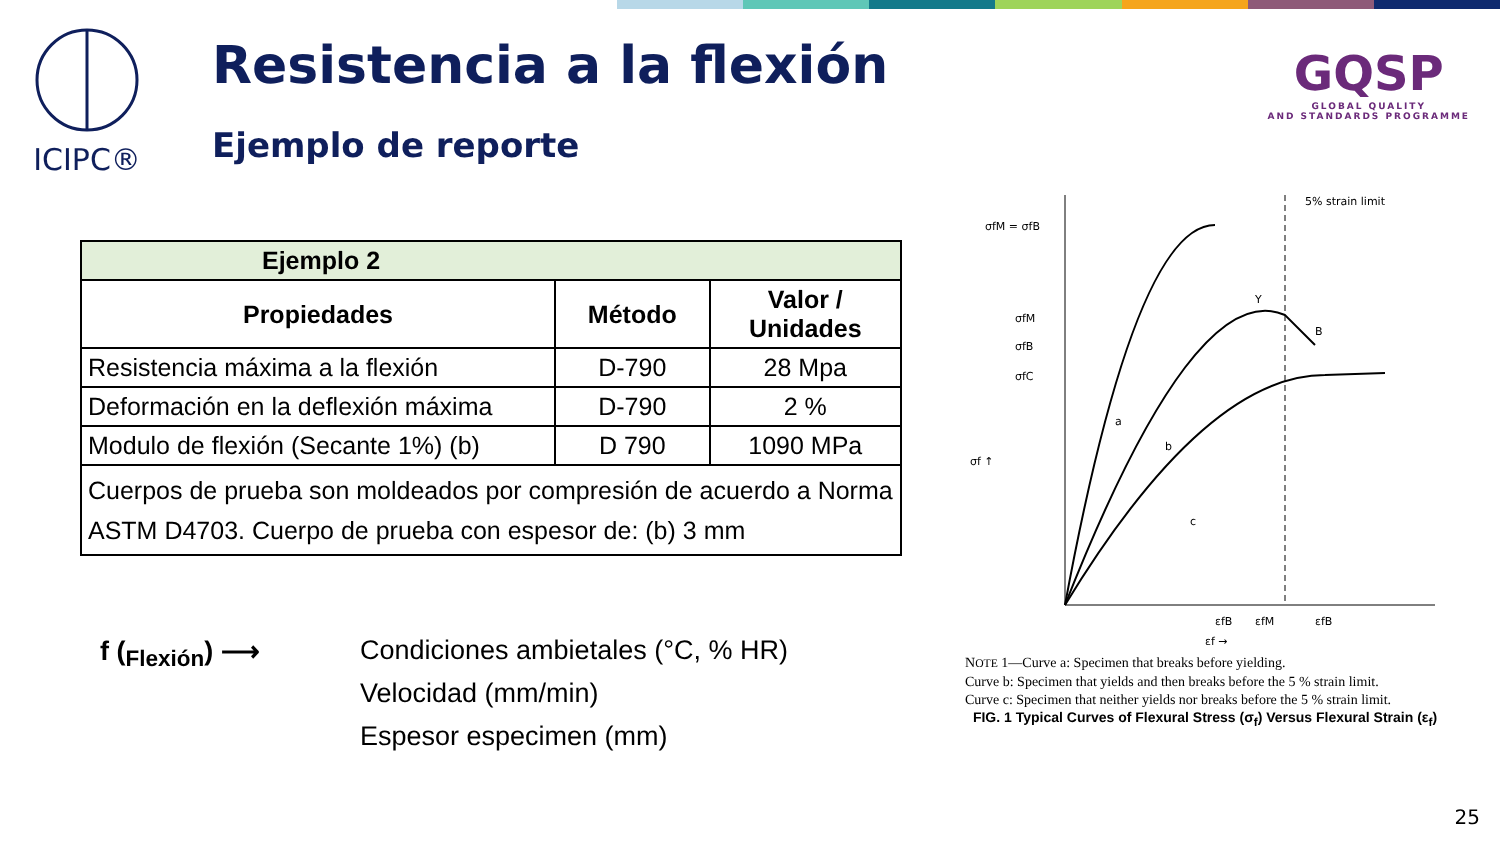ICIPC®
Resistencia a la flexión
Ejemplo de reporte
GQSP
GLOBAL QUALITY
AND STANDARDS PROGRAMME
| Ejemplo 2 | | |
| --- | --- | --- |
| Propiedades | Método | Valor / Unidades |
| Resistencia máxima a la flexión | D-790 | 28 Mpa |
| Deformación en la deflexión máxima | D-790 | 2 % |
| Modulo de flexión (Secante 1%) (b) | D 790 | 1090 MPa |
| Cuerpos de prueba son moldeados por compresión de acuerdo a Norma ASTM D4703. Cuerpo de prueba con espesor de: (b) 3 mm | | |
f (<sub>Flexión</sub>) ⟶ Condiciones ambietales (°C, % HR)
Velocidad (mm/min)
Espesor especimen (mm)
σfM = σfB
σfM
σfB
σfC
5% strain limit
a
b
c
Y
B
εfB
εfM
εfB
εf →
σf ↑
NOTE 1—Curve a: Specimen that breaks before yielding.
Curve b: Specimen that yields and then breaks before the 5 % strain limit.
Curve c: Specimen that neither yields nor breaks before the 5 % strain limit.
FIG. 1 Typical Curves of Flexural Stress (σ<sub>f</sub>) Versus Flexural Strain (ε<sub>f</sub>)
25